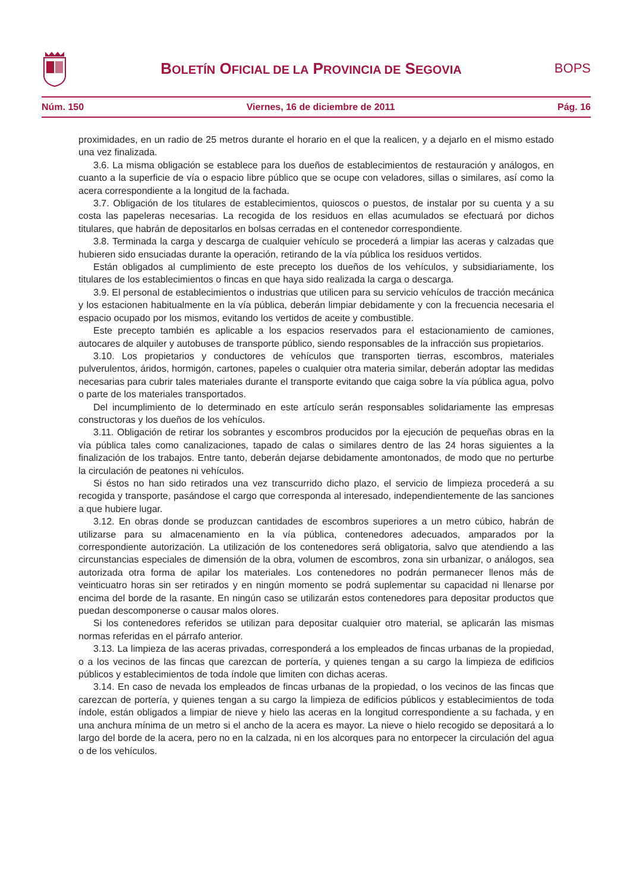BOLETÍN OFICIAL DE LA PROVINCIA DE SEGOVIA
BOPS
Núm. 150 Viernes, 16 de diciembre de 2011 Pág. 16
proximidades, en un radio de 25 metros durante el horario en el que la realicen, y a dejarlo en el mismo estado una vez finalizada.
3.6. La misma obligación se establece para los dueños de establecimientos de restauración y análogos, en cuanto a la superficie de vía o espacio libre público que se ocupe con veladores, sillas o similares, así como la acera correspondiente a la longitud de la fachada.
3.7. Obligación de los titulares de establecimientos, quioscos o puestos, de instalar por su cuenta y a su costa las papeleras necesarias. La recogida de los residuos en ellas acumulados se efectuará por dichos titulares, que habrán de depositarlos en bolsas cerradas en el contenedor correspondiente.
3.8. Terminada la carga y descarga de cualquier vehículo se procederá a limpiar las aceras y calzadas que hubieren sido ensuciadas durante la operación, retirando de la vía pública los residuos vertidos.
Están obligados al cumplimiento de este precepto los dueños de los vehículos, y subsidiariamente, los titulares de los establecimientos o fincas en que haya sido realizada la carga o descarga.
3.9. El personal de establecimientos o industrias que utilicen para su servicio vehículos de tracción mecánica y los estacionen habitualmente en la vía pública, deberán limpiar debidamente y con la frecuencia necesaria el espacio ocupado por los mismos, evitando los vertidos de aceite y combustible.
Este precepto también es aplicable a los espacios reservados para el estacionamiento de camiones, autocares de alquiler y autobuses de transporte público, siendo responsables de la infracción sus propietarios.
3.10. Los propietarios y conductores de vehículos que transporten tierras, escombros, materiales pulverulentos, áridos, hormigón, cartones, papeles o cualquier otra materia similar, deberán adoptar las medidas necesarias para cubrir tales materiales durante el transporte evitando que caiga sobre la vía pública agua, polvo o parte de los materiales transportados.
Del incumplimiento de lo determinado en este artículo serán responsables solidariamente las empresas constructoras y los dueños de los vehículos.
3.11. Obligación de retirar los sobrantes y escombros producidos por la ejecución de pequeñas obras en la vía pública tales como canalizaciones, tapado de calas o similares dentro de las 24 horas siguientes a la finalización de los trabajos. Entre tanto, deberán dejarse debidamente amontonados, de modo que no perturbe la circulación de peatones ni vehículos.
Si éstos no han sido retirados una vez transcurrido dicho plazo, el servicio de limpieza procederá a su recogida y transporte, pasándose el cargo que corresponda al interesado, independientemente de las sanciones a que hubiere lugar.
3.12. En obras donde se produzcan cantidades de escombros superiores a un metro cúbico, habrán de utilizarse para su almacenamiento en la vía pública, contenedores adecuados, amparados por la correspondiente autorización. La utilización de los contenedores será obligatoria, salvo que atendiendo a las circunstancias especiales de dimensión de la obra, volumen de escombros, zona sin urbanizar, o análogos, sea autorizada otra forma de apilar los materiales. Los contenedores no podrán permanecer llenos más de veinticuatro horas sin ser retirados y en ningún momento se podrá suplementar su capacidad ni llenarse por encima del borde de la rasante. En ningún caso se utilizarán estos contenedores para depositar productos que puedan descomponerse o causar malos olores.
Si los contenedores referidos se utilizan para depositar cualquier otro material, se aplicarán las mismas normas referidas en el párrafo anterior.
3.13. La limpieza de las aceras privadas, corresponderá a los empleados de fincas urbanas de la propiedad, o a los vecinos de las fincas que carezcan de portería, y quienes tengan a su cargo la limpieza de edificios públicos y establecimientos de toda índole que limiten con dichas aceras.
3.14. En caso de nevada los empleados de fincas urbanas de la propiedad, o los vecinos de las fincas que carezcan de portería, y quienes tengan a su cargo la limpieza de edificios públicos y establecimientos de toda índole, están obligados a limpiar de nieve y hielo las aceras en la longitud correspondiente a su fachada, y en una anchura mínima de un metro si el ancho de la acera es mayor. La nieve o hielo recogido se depositará a lo largo del borde de la acera, pero no en la calzada, ni en los alcorques para no entorpecer la circulación del agua o de los vehículos.